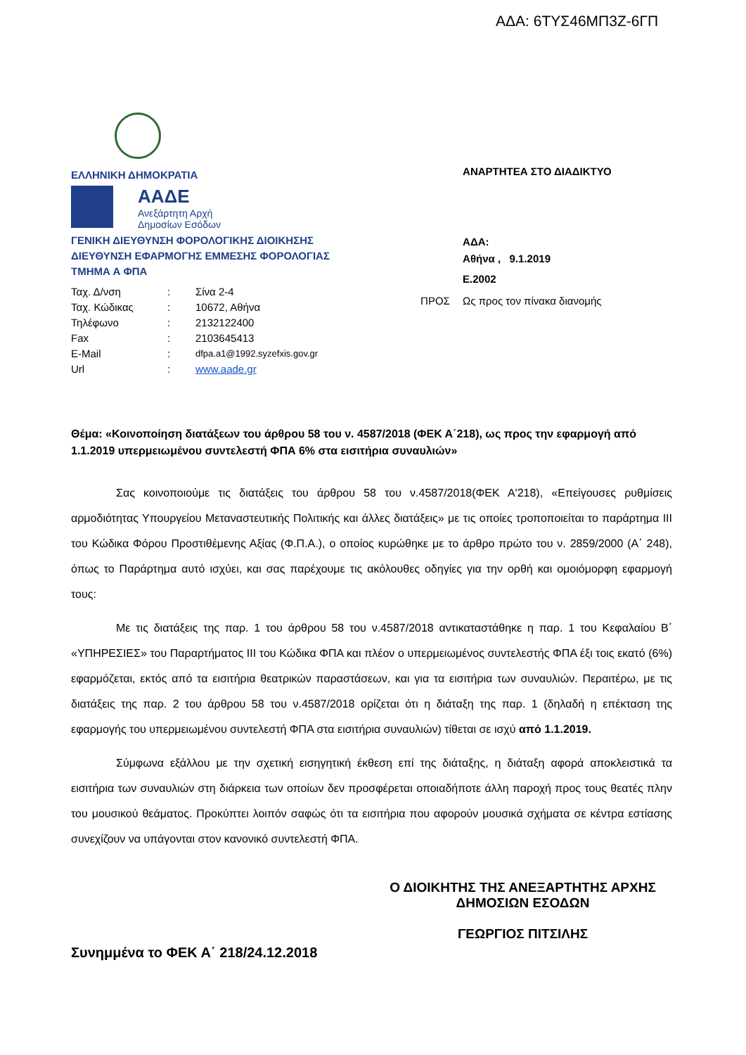ΑΔΑ: 6ΤΥΣ46ΜΠ3Ζ-6ΓΠ
ΕΛΛΗΝΙΚΗ ΔΗΜΟΚΡΑΤΙΑ
ΑΑΔΕ
Ανεξάρτητη Αρχή
Δημοσίων Εσόδων
ΓΕΝΙΚΗ ΔΙΕΥΘΥΝΣΗ ΦΟΡΟΛΟΓΙΚΗΣ ΔΙΟΙΚΗΣΗΣ
ΔΙΕΥΘΥΝΣΗ ΕΦΑΡΜΟΓΗΣ ΕΜΜΕΣΗΣ ΦΟΡΟΛΟΓΙΑΣ
ΤΜΗΜΑ Α ΦΠΑ
| Ταχ. Δ/νση | : | Σίνα 2-4 |
| Ταχ. Κώδικας | : | 10672, Αθήνα |
| Τηλέφωνο | : | 2132122400 |
| Fax | : | 2103645413 |
| E-Mail | : | dfpa.a1@1992.syzefxis.gov.gr |
| Url | : | www.aade.gr |
ΑΝΑΡΤΗΤΕΑ ΣΤΟ ΔΙΑΔΙΚΤΥΟ
ΑΔΑ:
Αθήνα , 9.1.2019
Ε.2002
ΠΡΟΣ Ως προς τον πίνακα διανομής
Θέμα: «Κοινοποίηση διατάξεων του άρθρου 58 του ν. 4587/2018 (ΦΕΚ Α΄218), ως προς την εφαρμογή από 1.1.2019 υπερμειωμένου συντελεστή ΦΠΑ 6% στα εισιτήρια συναυλιών»
Σας κοινοποιούμε τις διατάξεις του άρθρου 58 του ν.4587/2018(ΦΕΚ Α'218), «Επείγουσες ρυθμίσεις αρμοδιότητας Υπουργείου Μεταναστευτικής Πολιτικής και άλλες διατάξεις» με τις οποίες τροποποιείται το παράρτημα III του Κώδικα Φόρου Προστιθέμενης Αξίας (Φ.Π.Α.), ο οποίος κυρώθηκε με το άρθρο πρώτο του ν. 2859/2000 (Α΄ 248), όπως το Παράρτημα αυτό ισχύει, και σας παρέχουμε τις ακόλουθες οδηγίες για την ορθή και ομοιόμορφη εφαρμογή τους:
Με τις διατάξεις της παρ. 1 του άρθρου 58 του ν.4587/2018 αντικαταστάθηκε η παρ. 1 του Κεφαλαίου Β΄ «ΥΠΗΡΕΣΙΕΣ» του Παραρτήματος III του Κώδικα ΦΠΑ και πλέον ο υπερμειωμένος συντελεστής ΦΠΑ έξι τοις εκατό (6%) εφαρμόζεται, εκτός από τα εισιτήρια θεατρικών παραστάσεων, και για τα εισιτήρια των συναυλιών. Περαιτέρω, με τις διατάξεις της παρ. 2 του άρθρου 58 του ν.4587/2018 ορίζεται ότι η διάταξη της παρ. 1 (δηλαδή η επέκταση της εφαρμογής του υπερμειωμένου συντελεστή ΦΠΑ στα εισιτήρια συναυλιών) τίθεται σε ισχύ από 1.1.2019.
Σύμφωνα εξάλλου με την σχετική εισηγητική έκθεση επί της διάταξης, η διάταξη αφορά αποκλειστικά τα εισιτήρια των συναυλιών στη διάρκεια των οποίων δεν προσφέρεται οποιαδήποτε άλλη παροχή προς τους θεατές πλην του μουσικού θεάματος. Προκύπτει λοιπόν σαφώς ότι τα εισιτήρια που αφορούν μουσικά σχήματα σε κέντρα εστίασης συνεχίζουν να υπάγονται στον κανονικό συντελεστή ΦΠΑ.
Ο ΔΙΟΙΚΗΤΗΣ ΤΗΣ ΑΝΕΞΑΡΤΗΤΗΣ ΑΡΧΗΣ
ΔΗΜΟΣΙΩΝ ΕΣΟΔΩΝ
ΓΕΩΡΓΙΟΣ ΠΙΤΣΙΛΗΣ
Συνημμένα το ΦΕΚ Α΄ 218/24.12.2018